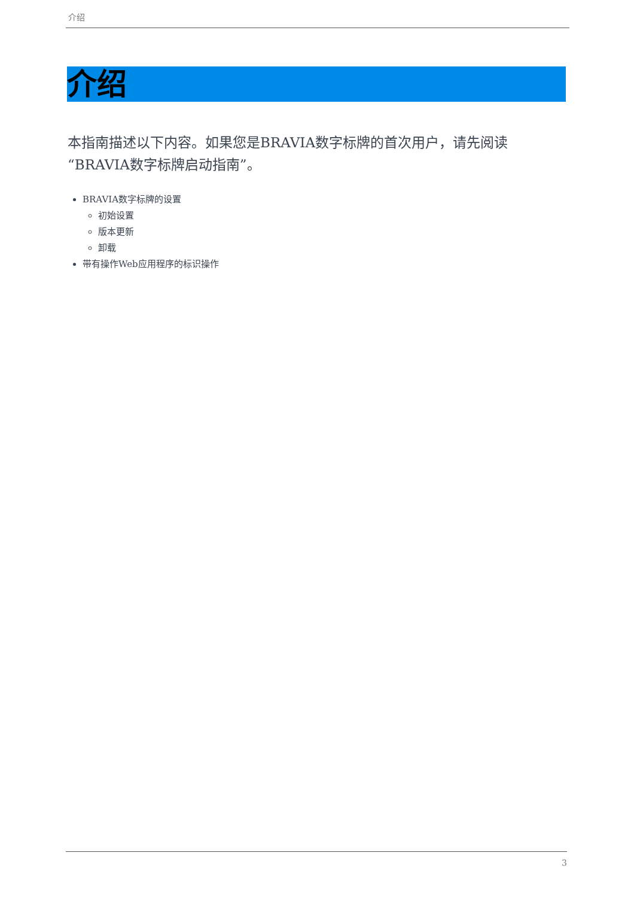介绍
介绍
本指南描述以下内容。如果您是BRAVIA数字标牌的首次用户，请先阅读“BRAVIA数字标牌启动指南”。
BRAVIA数字标牌的设置
初始设置
版本更新
卸载
带有操作Web应用程序的标识操作
3